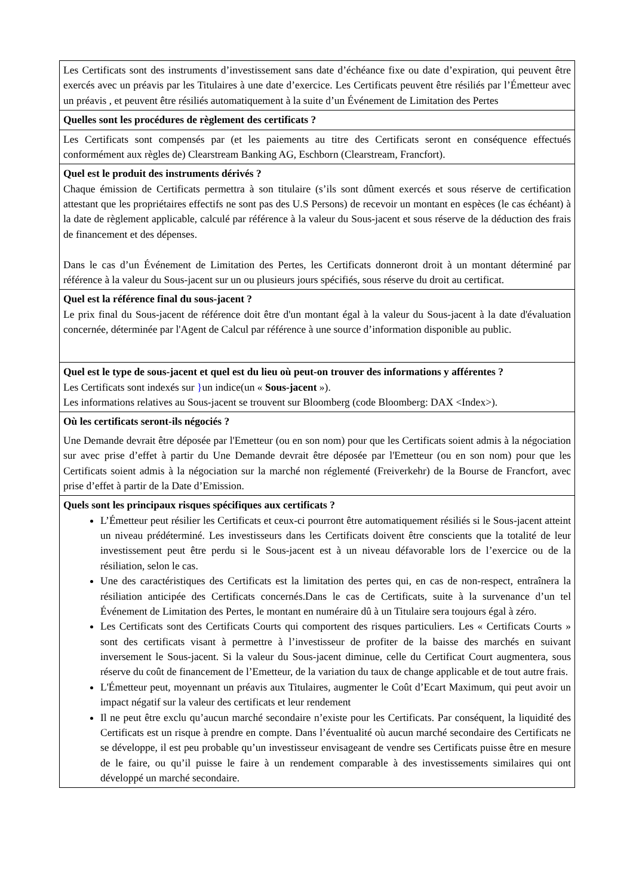| Les Certificats sont des instruments d’investissement sans date d’échéance fixe ou date d’expiration, qui peuvent être exercés avec un préavis par les Titulaires à une date d’exercice. Les Certificats peuvent être résiliés par l’Émetteur avec un préavis , et peuvent être résiliés automatiquement à la suite d’un Événement de Limitation des Pertes |
| Quelles sont les procédures de règlement des certificats ? |
| Les Certificats sont compensés par (et les paiements au titre des Certificats seront en conséquence effectués conformément aux règles de) Clearstream Banking AG, Eschborn (Clearstream, Francfort). |
| Quel est le produit des instruments dérivés ? Chaque émission de Certificats permettra à son titulaire (s’ils sont dûment exercés et sous réserve de certification attestant que les propriétaires effectifs ne sont pas des U.S Persons) de recevoir un montant en espèces (le cas échéant) à la date de règlement applicable, calculé par référence à la valeur du Sous-jacent et sous réserve de la déduction des frais de financement et des dépenses. Dans le cas d’un Événement de Limitation des Pertes, les Certificats donneront droit à un montant déterminé par référence à la valeur du Sous-jacent sur un ou plusieurs jours spécifiés, sous réserve du droit au certificat. |
| Quel est la référence final du sous-jacent ? Le prix final du Sous-jacent de référence doit être d'un montant égal à la valeur du Sous-jacent à la date d'évaluation concernée, déterminée par l'Agent de Calcul par référence à une source d’information disponible au public. |
| Quel est le type de sous-jacent et quel est du lieu où peut-on trouver des informations y afférentes ? Les Certificats sont indexés sur } un indice(un « Sous-jacent »). Les informations relatives au Sous-jacent se trouvent sur Bloomberg (code Bloomberg: DAX <Index>). |
| Où les certificats seront-ils négociés ? Une Demande devrait être déposée par l'Emetteur (ou en son nom) pour que les Certificats soient admis à la négociation sur avec prise d’effet à partir du Une Demande devrait être déposée par l'Emetteur (ou en son nom) pour que les Certificats soient admis à la négociation sur la marché non réglementé (Freiverkehr) de la Bourse de Francfort, avec prise d’effet à partir de la Date d’Emission. |
| Quels sont les principaux risques spécifiques aux certificats ? L’Émetteur peut résilier les Certificats et ceux-ci pourront être automatiquement résiliés si le Sous-jacent atteint un niveau prédéterminé. Les investisseurs dans les Certificats doivent être conscients que la totalité de leur investissement peut être perdu si le Sous-jacent est à un niveau défavorable lors de l’exercice ou de la résiliation, selon le cas. Une des caractéristiques des Certificats est la limitation des pertes qui, en cas de non-respect, entraînera la résiliation anticipée des Certificats concernés.Dans le cas de Certificats, suite à la survenance d’un tel Événement de Limitation des Pertes, le montant en numéraire dû à un Titulaire sera toujours égal à zéro. Les Certificats sont des Certificats Courts qui comportent des risques particuliers. Les « Certificats Courts » sont des certificats visant à permettre à l’investisseur de profiter de la baisse des marchés en suivant inversement le Sous-jacent. Si la valeur du Sous-jacent diminue, celle du Certificat Court augmentera, sous réserve du coût de financement de l’Emetteur, de la variation du taux de change applicable et de tout autre frais. L'Émetteur peut, moyennant un préavis aux Titulaires, augmenter le Coût d’Ecart Maximum, qui peut avoir un impact négatif sur la valeur des certificats et leur rendement Il ne peut être exclu qu’aucun marché secondaire n’existe pour les Certificats. Par conséquent, la liquidité des Certificats est un risque à prendre en compte. Dans l’éventualité où aucun marché secondaire des Certificats ne se développe, il est peu probable qu’un investisseur envisageant de vendre ses Certificats puisse être en mesure de le faire, ou qu’il puisse le faire à un rendement comparable à des investissements similaires qui ont développé un marché secondaire. |